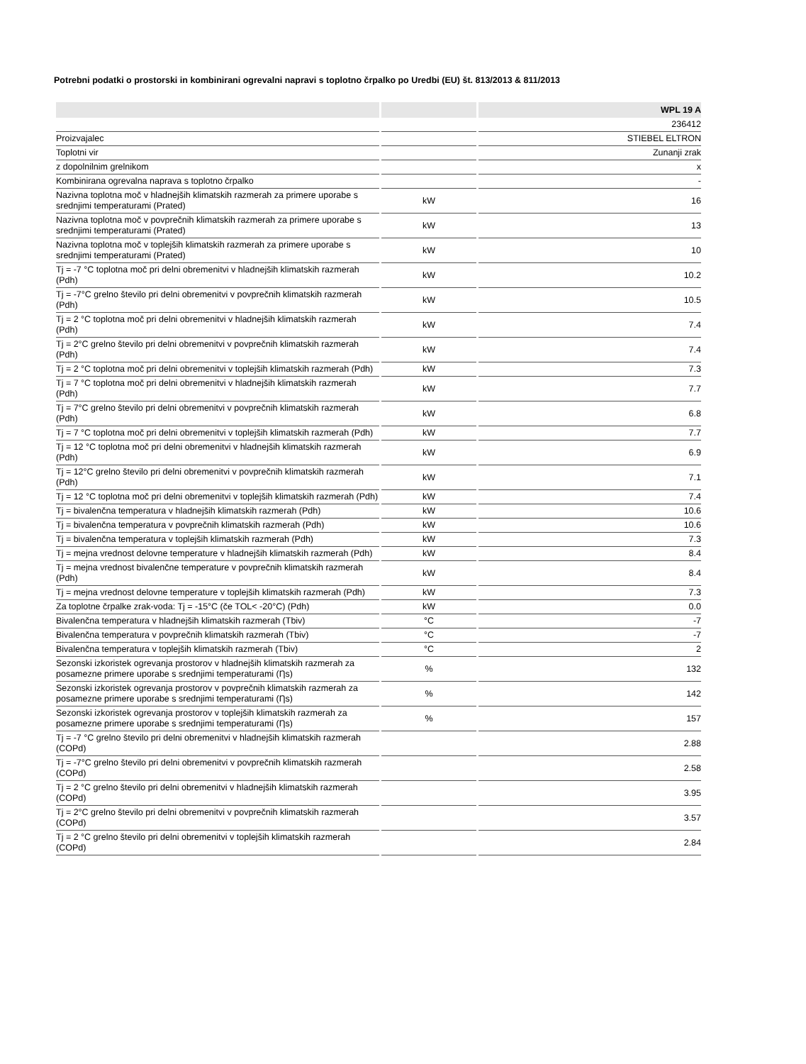Potrebni podatki o prostorski in kombinirani ogrevalni napravi s toplotno črpalko po Uredbi (EU) št. 813/2013 & 811/2013
| | | WPL 19 A |
| --- | --- | --- |
| | | 236412 |
| Proizvajalec | | STIEBEL ELTRON |
| Toplotni vir | | Zunanji zrak |
| z dopolnilnim grelnikom | | x |
| Kombinirana ogrevalna naprava s toplotno črpalko | | - |
| Nazivna toplotna moč v hladnejših klimatskih razmerah za primere uporabe s srednjimi temperaturami (Prated) | kW | 16 |
| Nazivna toplotna moč v povprečnih klimatskih razmerah za primere uporabe s srednjimi temperaturami (Prated) | kW | 13 |
| Nazivna toplotna moč v toplejših klimatskih razmerah za primere uporabe s srednjimi temperaturami (Prated) | kW | 10 |
| Tj = -7 °C toplotna moč pri delni obremenitvi v hladnejših klimatskih razmerah (Pdh) | kW | 10.2 |
| Tj = -7°C grelno število pri delni obremenitvi v povprečnih klimatskih razmerah (Pdh) | kW | 10.5 |
| Tj = 2 °C toplotna moč pri delni obremenitvi v hladnejših klimatskih razmerah (Pdh) | kW | 7.4 |
| Tj = 2°C grelno število pri delni obremenitvi v povprečnih klimatskih razmerah (Pdh) | kW | 7.4 |
| Tj = 2 °C toplotna moč pri delni obremenitvi v toplejših klimatskih razmerah (Pdh) | kW | 7.3 |
| Tj = 7 °C toplotna moč pri delni obremenitvi v hladnejših klimatskih razmerah (Pdh) | kW | 7.7 |
| Tj = 7°C grelno število pri delni obremenitvi v povprečnih klimatskih razmerah (Pdh) | kW | 6.8 |
| Tj = 7 °C toplotna moč pri delni obremenitvi v toplejših klimatskih razmerah (Pdh) | kW | 7.7 |
| Tj = 12 °C toplotna moč pri delni obremenitvi v hladnejših klimatskih razmerah (Pdh) | kW | 6.9 |
| Tj = 12°C grelno število pri delni obremenitvi v povprečnih klimatskih razmerah (Pdh) | kW | 7.1 |
| Tj = 12 °C toplotna moč pri delni obremenitvi v toplejših klimatskih razmerah (Pdh) | kW | 7.4 |
| Tj = bivalenčna temperatura v hladnejših klimatskih razmerah (Pdh) | kW | 10.6 |
| Tj = bivalenčna temperatura v povprečnih klimatskih razmerah (Pdh) | kW | 10.6 |
| Tj = bivalenčna temperatura v toplejših klimatskih razmerah (Pdh) | kW | 7.3 |
| Tj = mejna vrednost delovne temperature v hladnejših klimatskih razmerah (Pdh) | kW | 8.4 |
| Tj = mejna vrednost bivalenčne temperature v povprečnih klimatskih razmerah (Pdh) | kW | 8.4 |
| Tj = mejna vrednost delovne temperature v toplejših klimatskih razmerah (Pdh) | kW | 7.3 |
| Za toplotne črpalke zrak-voda: Tj = -15°C (če TOL< -20°C) (Pdh) | kW | 0.0 |
| Bivalenčna temperatura v hladnejših klimatskih razmerah (Tbiv) | °C | -7 |
| Bivalenčna temperatura v povprečnih klimatskih razmerah (Tbiv) | °C | -7 |
| Bivalenčna temperatura v toplejših klimatskih razmerah (Tbiv) | °C | 2 |
| Sezonski izkoristek ogrevanja prostorov v hladnejših klimatskih razmerah za posamezne primere uporabe s srednjimi temperaturami (Ƞs) | % | 132 |
| Sezonski izkoristek ogrevanja prostorov v povprečnih klimatskih razmerah za posamezne primere uporabe s srednjimi temperaturami (Ƞs) | % | 142 |
| Sezonski izkoristek ogrevanja prostorov v toplejših klimatskih razmerah za posamezne primere uporabe s srednjimi temperaturami (Ƞs) | % | 157 |
| Tj = -7 °C grelno število pri delni obremenitvi v hladnejših klimatskih razmerah (COPd) | | 2.88 |
| Tj = -7°C grelno število pri delni obremenitvi v povprečnih klimatskih razmerah (COPd) | | 2.58 |
| Tj = 2 °C grelno število pri delni obremenitvi v hladnejših klimatskih razmerah (COPd) | | 3.95 |
| Tj = 2°C grelno število pri delni obremenitvi v povprečnih klimatskih razmerah (COPd) | | 3.57 |
| Tj = 2 °C grelno število pri delni obremenitvi v toplejših klimatskih razmerah (COPd) | | 2.84 |